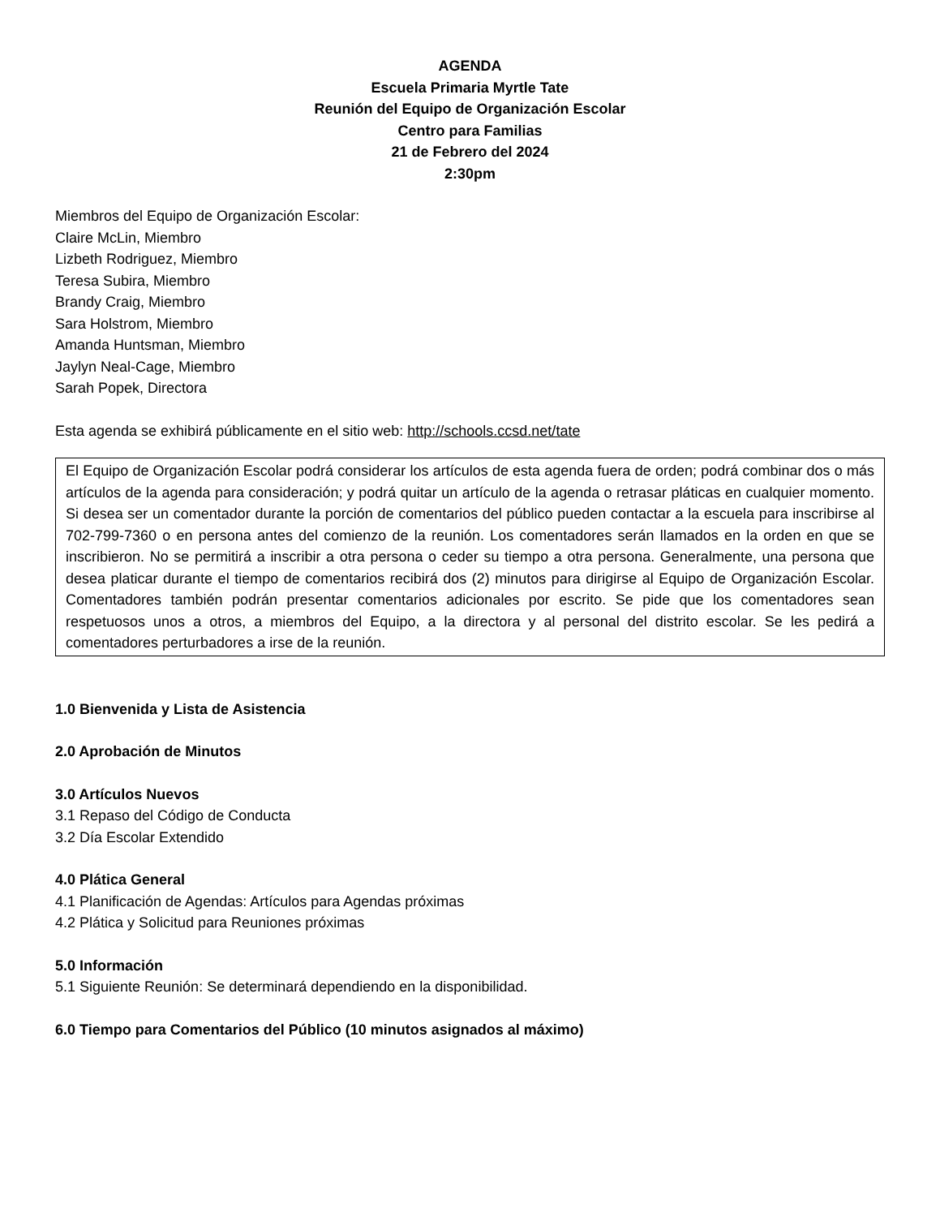AGENDA
Escuela Primaria Myrtle Tate
Reunión del Equipo de Organización Escolar
Centro para Familias
21 de Febrero del 2024
2:30pm
Miembros del Equipo de Organización Escolar:
Claire McLin, Miembro
Lizbeth Rodriguez, Miembro
Teresa Subira, Miembro
Brandy Craig, Miembro
Sara Holstrom, Miembro
Amanda Huntsman, Miembro
Jaylyn Neal-Cage, Miembro
Sarah Popek, Directora
Esta agenda se exhibirá públicamente en el sitio web: http://schools.ccsd.net/tate
El Equipo de Organización Escolar podrá considerar los artículos de esta agenda fuera de orden; podrá combinar dos o más artículos de la agenda para consideración; y podrá quitar un artículo de la agenda o retrasar pláticas en cualquier momento. Si desea ser un comentador durante la porción de comentarios del público pueden contactar a la escuela para inscribirse al 702-799-7360 o en persona antes del comienzo de la reunión. Los comentadores serán llamados en la orden en que se inscribieron. No se permitirá a inscribir a otra persona o ceder su tiempo a otra persona. Generalmente, una persona que desea platicar durante el tiempo de comentarios recibirá dos (2) minutos para dirigirse al Equipo de Organización Escolar. Comentadores también podrán presentar comentarios adicionales por escrito. Se pide que los comentadores sean respetuosos unos a otros, a miembros del Equipo, a la directora y al personal del distrito escolar. Se les pedirá a comentadores perturbadores a irse de la reunión.
1.0 Bienvenida y Lista de Asistencia
2.0 Aprobación de Minutos
3.0 Artículos Nuevos
3.1 Repaso del Código de Conducta
3.2 Día Escolar Extendido
4.0 Plática General
4.1 Planificación de Agendas: Artículos para Agendas próximas
4.2 Plática y Solicitud para Reuniones próximas
5.0 Información
5.1 Siguiente Reunión: Se determinará dependiendo en la disponibilidad.
6.0 Tiempo para Comentarios del Público (10 minutos asignados al máximo)